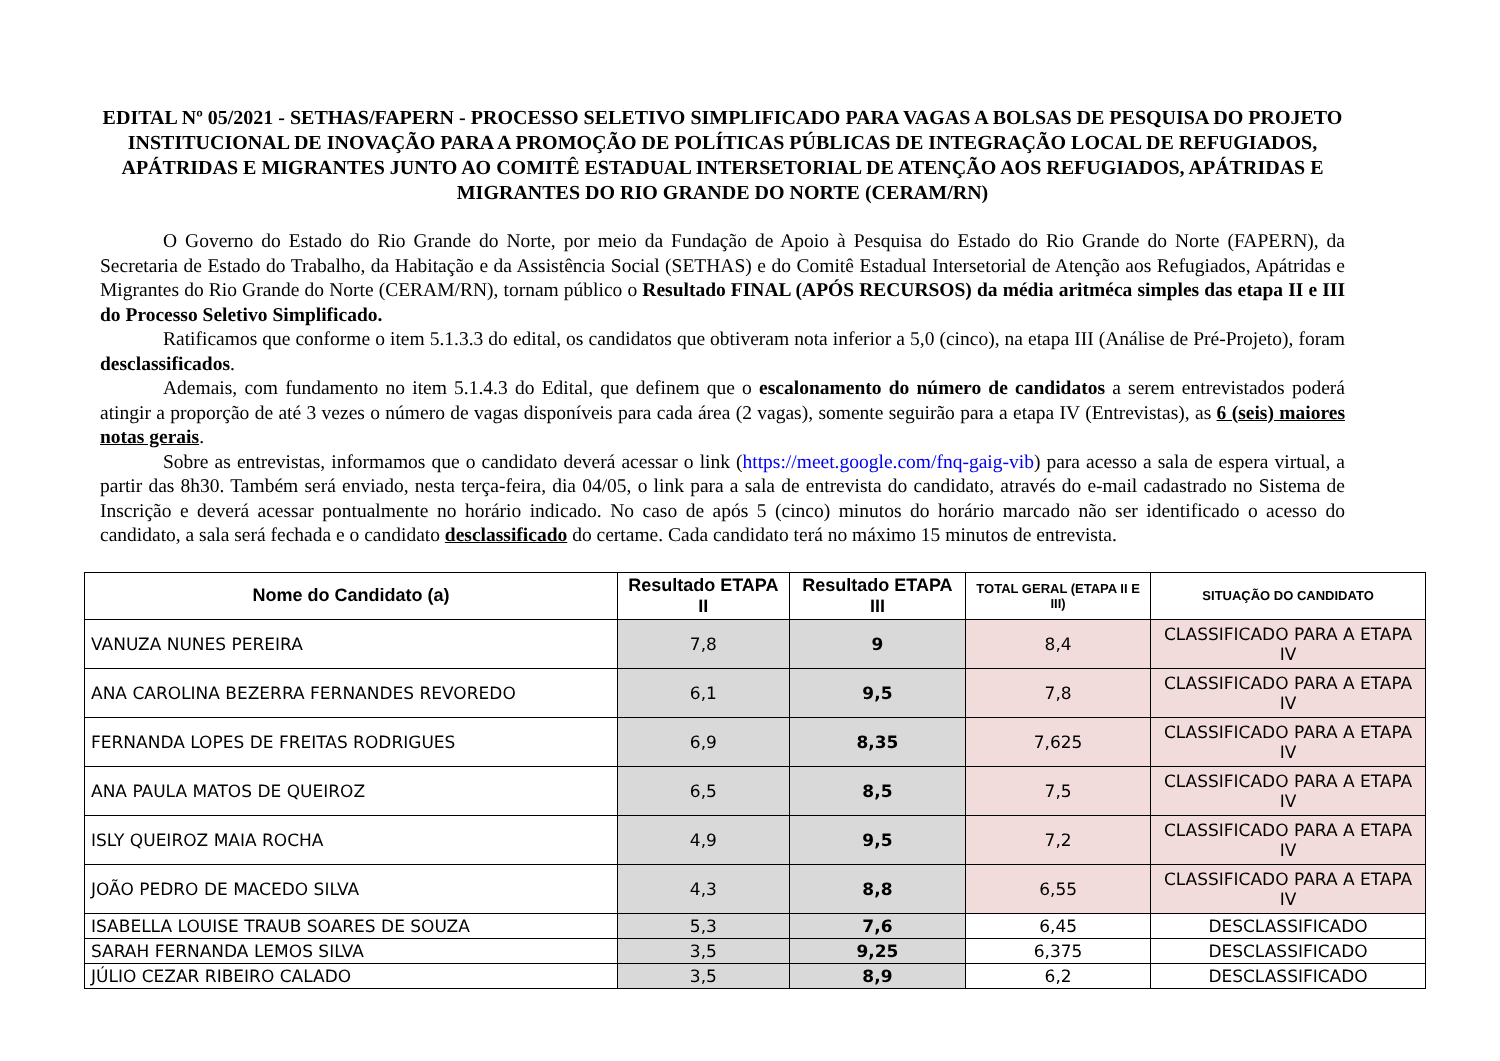EDITAL Nº 05/2021 - SETHAS/FAPERN - PROCESSO SELETIVO SIMPLIFICADO PARA VAGAS A BOLSAS DE PESQUISA DO PROJETO INSTITUCIONAL DE INOVAÇÃO PARA A PROMOÇÃO DE POLÍTICAS PÚBLICAS DE INTEGRAÇÃO LOCAL DE REFUGIADOS, APÁTRIDAS E MIGRANTES JUNTO AO COMITÊ ESTADUAL INTERSETORIAL DE ATENÇÃO AOS REFUGIADOS, APÁTRIDAS E MIGRANTES DO RIO GRANDE DO NORTE (CERAM/RN)
O Governo do Estado do Rio Grande do Norte, por meio da Fundação de Apoio à Pesquisa do Estado do Rio Grande do Norte (FAPERN), da Secretaria de Estado do Trabalho, da Habitação e da Assistência Social (SETHAS) e do Comitê Estadual Intersetorial de Atenção aos Refugiados, Apátridas e Migrantes do Rio Grande do Norte (CERAM/RN), tornam público o Resultado FINAL (APÓS RECURSOS) da média aritméca simples das etapa II e III do Processo Seletivo Simplificado.
Ratificamos que conforme o item 5.1.3.3 do edital, os candidatos que obtiveram nota inferior a 5,0 (cinco), na etapa III (Análise de Pré-Projeto), foram desclassificados.
Ademais, com fundamento no item 5.1.4.3 do Edital, que definem que o escalonamento do número de candidatos a serem entrevistados poderá atingir a proporção de até 3 vezes o número de vagas disponíveis para cada área (2 vagas), somente seguirão para a etapa IV (Entrevistas), as 6 (seis) maiores notas gerais.
Sobre as entrevistas, informamos que o candidato deverá acessar o link (https://meet.google.com/fnq-gaig-vib) para acesso a sala de espera virtual, a partir das 8h30. Também será enviado, nesta terça-feira, dia 04/05, o link para a sala de entrevista do candidato, através do e-mail cadastrado no Sistema de Inscrição e deverá acessar pontualmente no horário indicado. No caso de após 5 (cinco) minutos do horário marcado não ser identificado o acesso do candidato, a sala será fechada e o candidato desclassificado do certame. Cada candidato terá no máximo 15 minutos de entrevista.
| Nome do Candidato (a) | Resultado ETAPA II | Resultado ETAPA III | TOTAL GERAL (ETAPA II E III) | SITUAÇÃO DO CANDIDATO |
| --- | --- | --- | --- | --- |
| VANUZA NUNES PEREIRA | 7,8 | 9 | 8,4 | CLASSIFICADO PARA A ETAPA IV |
| ANA CAROLINA BEZERRA FERNANDES REVOREDO | 6,1 | 9,5 | 7,8 | CLASSIFICADO PARA A ETAPA IV |
| FERNANDA LOPES DE FREITAS RODRIGUES | 6,9 | 8,35 | 7,625 | CLASSIFICADO PARA A ETAPA IV |
| ANA PAULA MATOS DE QUEIROZ | 6,5 | 8,5 | 7,5 | CLASSIFICADO PARA A ETAPA IV |
| ISLY QUEIROZ MAIA ROCHA | 4,9 | 9,5 | 7,2 | CLASSIFICADO PARA A ETAPA IV |
| JOÃO PEDRO DE MACEDO SILVA | 4,3 | 8,8 | 6,55 | CLASSIFICADO PARA A ETAPA IV |
| ISABELLA LOUISE TRAUB SOARES DE SOUZA | 5,3 | 7,6 | 6,45 | DESCLASSIFICADO |
| SARAH FERNANDA LEMOS SILVA | 3,5 | 9,25 | 6,375 | DESCLASSIFICADO |
| JÚLIO CEZAR RIBEIRO CALADO | 3,5 | 8,9 | 6,2 | DESCLASSIFICADO |